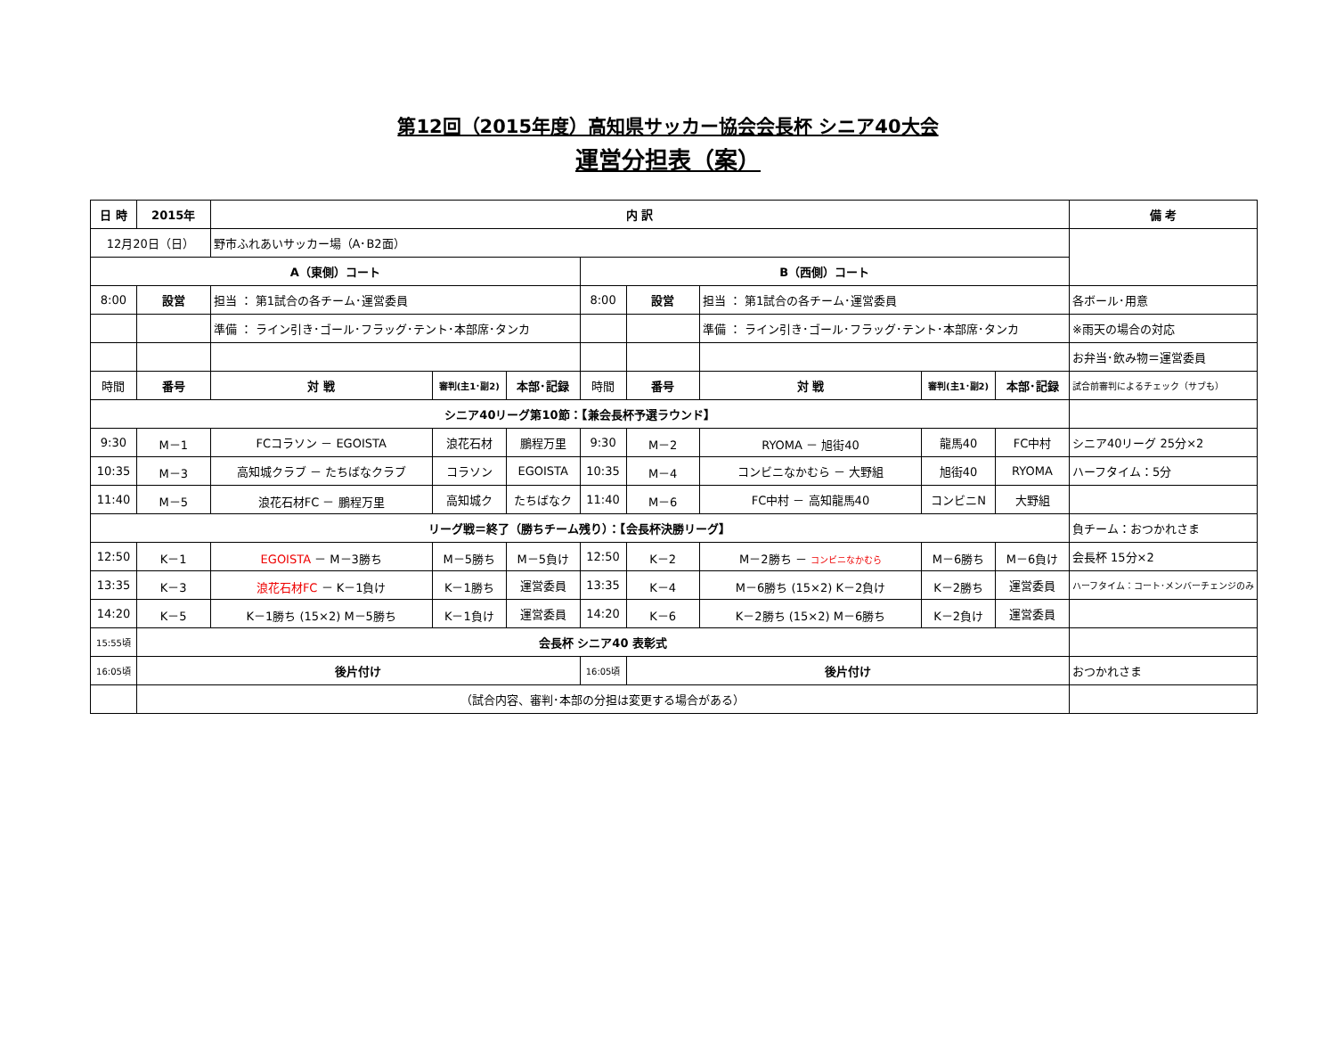第12回（2015年度）高知県サッカー協会会長杯 シニア40大会
運営分担表（案）
| 日 時 | 2015年 | 内 訳 | | | | | | | | 備 考 |
| --- | --- | --- | --- | --- | --- | --- | --- | --- | --- | --- |
| 12月20日（日） | | 野市ふれあいサッカー場（A･B2面） | | | | | | | | |
| A（東側）コート | | | | | B（西側）コート | | | | | |
| 8:00 | 設営 | 担当 ： 第1試合の各チーム･運営委員 | | | 8:00 | 設営 | 担当 ： 第1試合の各チーム･運営委員 | | | 各ボール･用意 |
| | | 準備 ： ライン引き･ゴール･フラッグ･テント･本部席･タンカ | | | | | 準備 ： ライン引き･ゴール･フラッグ･テント･本部席･タンカ | | | ※雨天の場合の対応 |
| | | | | | | | | | | お弁当･飲み物＝運営委員 |
| 時間 | 番号 | 対 戦 | 審判(主1･副2) | 本部･記録 | 時間 | 番号 | 対 戦 | 審判(主1･副2) | 本部･記録 | 試合前審判によるチェック（サブも） |
| シニア40リーグ第10節：【兼会長杯予選ラウンド】 | | | | | | | | | | |
| 9:30 | M－1 | FCコラソン － EGOISTA | 浪花石材 | 鵬程万里 | 9:30 | M－2 | RYOMA － 旭街40 | 龍馬40 | FC中村 | シニア40リーグ 25分×2 |
| 10:35 | M－3 | 高知城クラブ － たちばなクラブ | コラソン | EGOISTA | 10:35 | M－4 | コンビニなかむら － 大野組 | 旭街40 | RYOMA | ハーフタイム：5分 |
| 11:40 | M－5 | 浪花石材FC － 鵬程万里 | 高知城ク | たちばなク | 11:40 | M－6 | FC中村 － 高知龍馬40 | コンビニN | 大野組 | |
| リーグ戦＝終了（勝ちチーム残り）：【会長杯決勝リーグ】 | | | | | | | | | | 負チーム：おつかれさま |
| 12:50 | K－1 | EGOISTA － M－3勝ち | M－5勝ち | M－5負け | 12:50 | K－2 | M－2勝ち － コンビニなかむら | M－6勝ち | M－6負け | 会長杯 15分×2 |
| 13:35 | K－3 | 浪花石材FC － K－1負け | K－1勝ち | 運営委員 | 13:35 | K－4 | M－6勝ち (15×2) K－2負け | K－2勝ち | 運営委員 | ハーフタイム：コート･メンバーチェンジのみ |
| 14:20 | K－5 | K－1勝ち (15×2) M－5勝ち | K－1負け | 運営委員 | 14:20 | K－6 | K－2勝ち (15×2) M－6勝ち | K－2負け | 運営委員 | |
| 15:55頃 | 会長杯 シニア40 表彰式 | | | | | | | | | |
| 16:05頃 | 後片付け | | | | 16:05頃 | 後片付け | | | | おつかれさま |
| | （試合内容、審判･本部の分担は変更する場合がある） | | | | | | | | | |